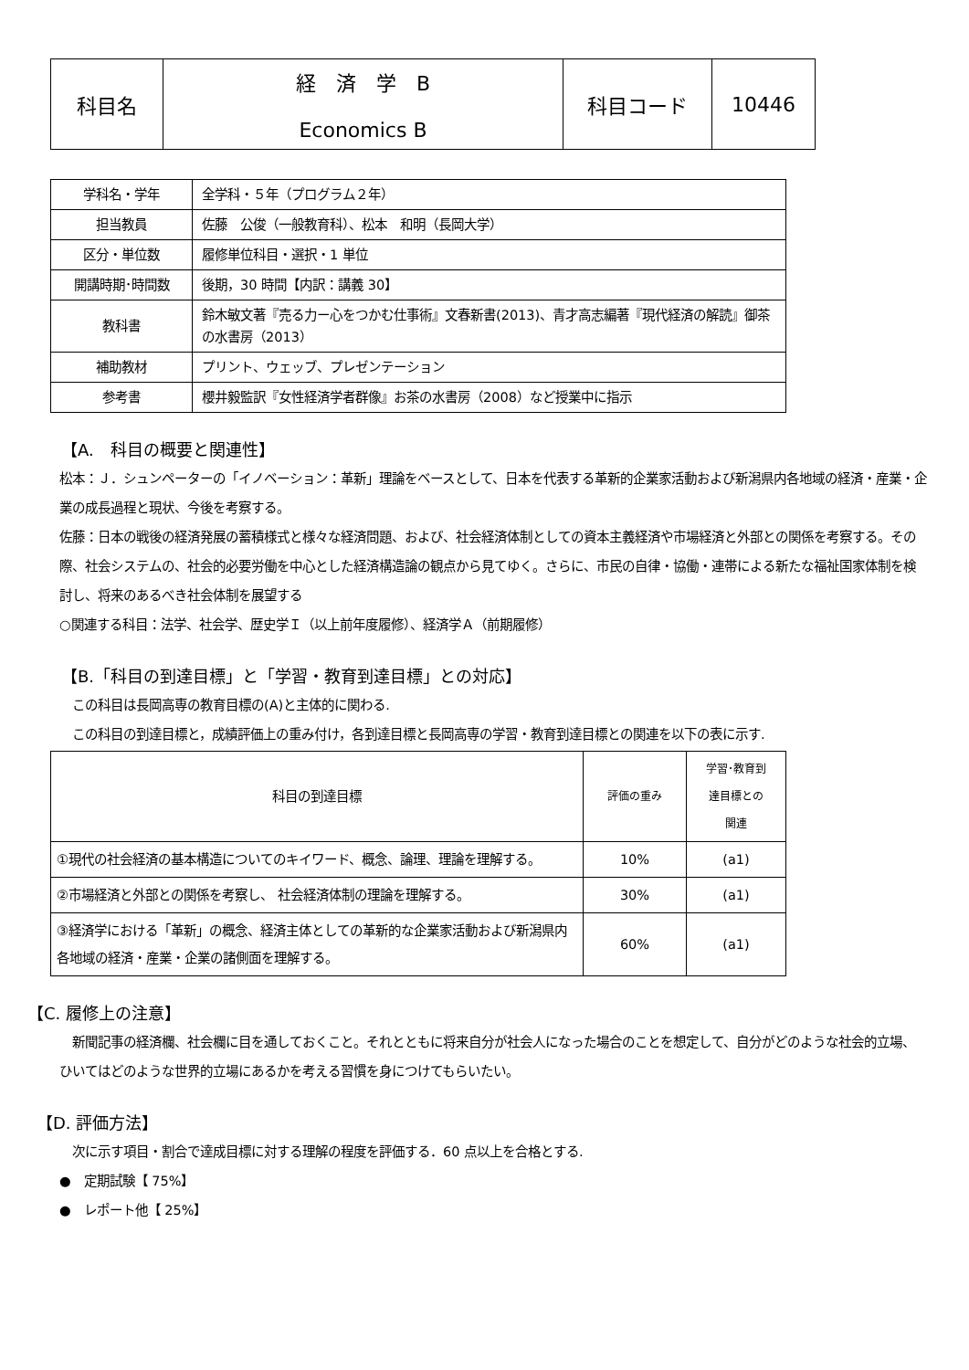| 科目名 | 経 済 学 B Economics B | 科目コード | 10446 |
| 学科名・学年 | 全学科・５年（プログラム２年） |
| 担当教員 | 佐藤 公俊（一般教育科）、松本 和明（長岡大学） |
| 区分・単位数 | 履修単位科目・選択・1 単位 |
| 開講時期･時間数 | 後期，30 時間【内訳：講義 30】 |
| 教科書 | 鈴木敏文著『売る力ー心をつかむ仕事術』文春新書(2013)、青才高志編著『現代経済の解読』御茶の水書房（2013） |
| 補助教材 | プリント、ウェッブ、プレゼンテーション |
| 参考書 | 櫻井毅監訳『女性経済学者群像』お茶の水書房（2008）など授業中に指示 |
【A.　科目の概要と関連性】
松本：Ｊ．シュンペーターの「イノベーション：革新」理論をベースとして、日本を代表する革新的企業家活動および新潟県内各地域の経済・産業・企業の成長過程と現状、今後を考察する。
佐藤：日本の戦後の経済発展の蓄積様式と様々な経済問題、および、社会経済体制としての資本主義経済や市場経済と外部との関係を考察する。その際、社会システムの、社会的必要労働を中心とした経済構造論の観点から見てゆく。さらに、市民の自律・協働・連帯による新たな福祉国家体制を検討し、将来のあるべき社会体制を展望する
○関連する科目：法学、社会学、歴史学Ｉ（以上前年度履修）、経済学Ａ（前期履修）
【B.「科目の到達目標」と「学習・教育到達目標」との対応】
　この科目は長岡高専の教育目標の(A)と主体的に関わる.
　この科目の到達目標と，成績評価上の重み付け，各到達目標と長岡高専の学習・教育到達目標との関連を以下の表に示す.
| 科目の到達目標 | 評価の重み | 学習･教育到 達目標との 関連 |
| --- | --- | --- |
| ①現代の社会経済の基本構造についてのキイワード、概念、論理、理論を理解する。 | 10% | (a1) |
| ②市場経済と外部との関係を考察し、 社会経済体制の理論を理解する。 | 30% | (a1) |
| ③経済学における「革新」の概念、経済主体としての革新的な企業家活動および新潟県内各地域の経済・産業・企業の諸側面を理解する。 | 60% | (a1) |
【C. 履修上の注意】
　新聞記事の経済欄、社会欄に目を通しておくこと。それとともに将来自分が社会人になった場合のことを想定して、自分がどのような社会的立場、ひいてはどのような世界的立場にあるかを考える習慣を身につけてもらいたい。
【D. 評価方法】
　次に示す項目・割合で達成目標に対する理解の程度を評価する．60 点以上を合格とする.
●　定期試験【 75%】
●　レポート他【 25%】